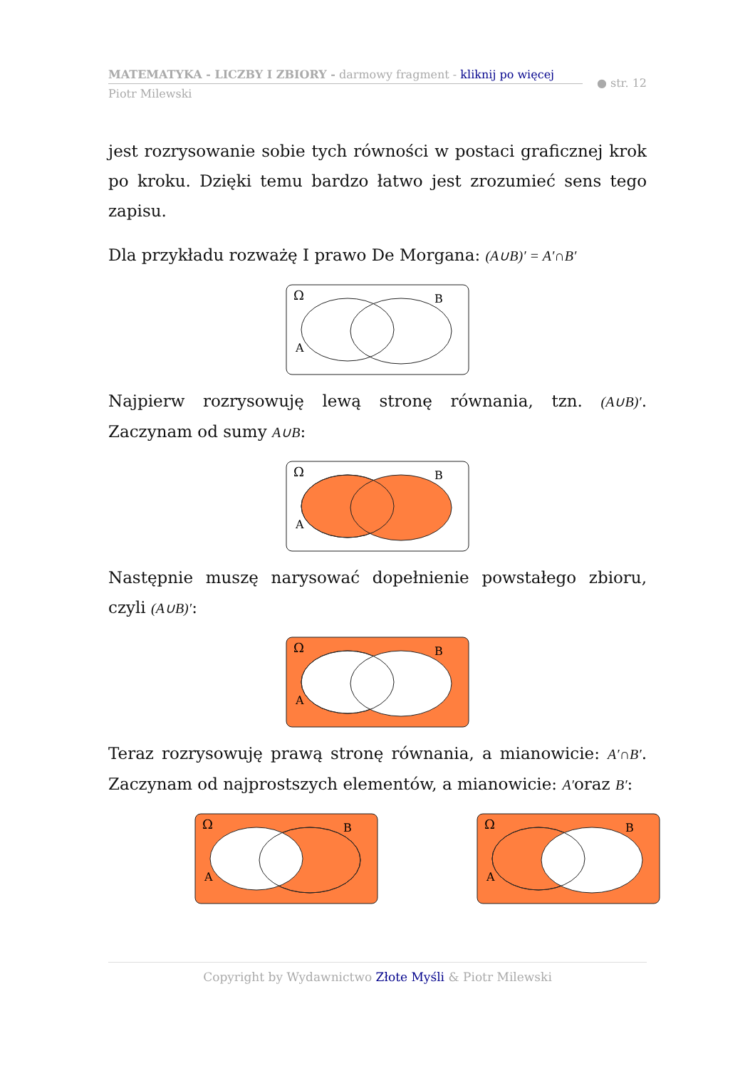MATEMATYKA - LICZBY I ZBIORY - darmowy fragment - kliknij po więcej
● str. 12
Piotr Milewski
jest rozrysowanie sobie tych równości w postaci graficznej krok po kroku. Dzięki temu bardzo łatwo jest zrozumieć sens tego zapisu.
Dla przykładu rozważę I prawo De Morgana: (A∪B)′ = A′∩B′
Ω
B
A
Najpierw rozrysowuję lewą stronę równania, tzn. (A∪B)′. Zaczynam od sumy A∪B:
Ω
B
A
Następnie muszę narysować dopełnienie powstałego zbioru, czyli (A∪B)′:
Ω
B
A
Teraz rozrysowuję prawą stronę równania, a mianowicie: A′∩B′. Zaczynam od najprostszych elementów, a mianowicie: A′oraz B′:
Ω
B
A
Ω
B
A
Copyright by Wydawnictwo Złote Myśli & Piotr Milewski